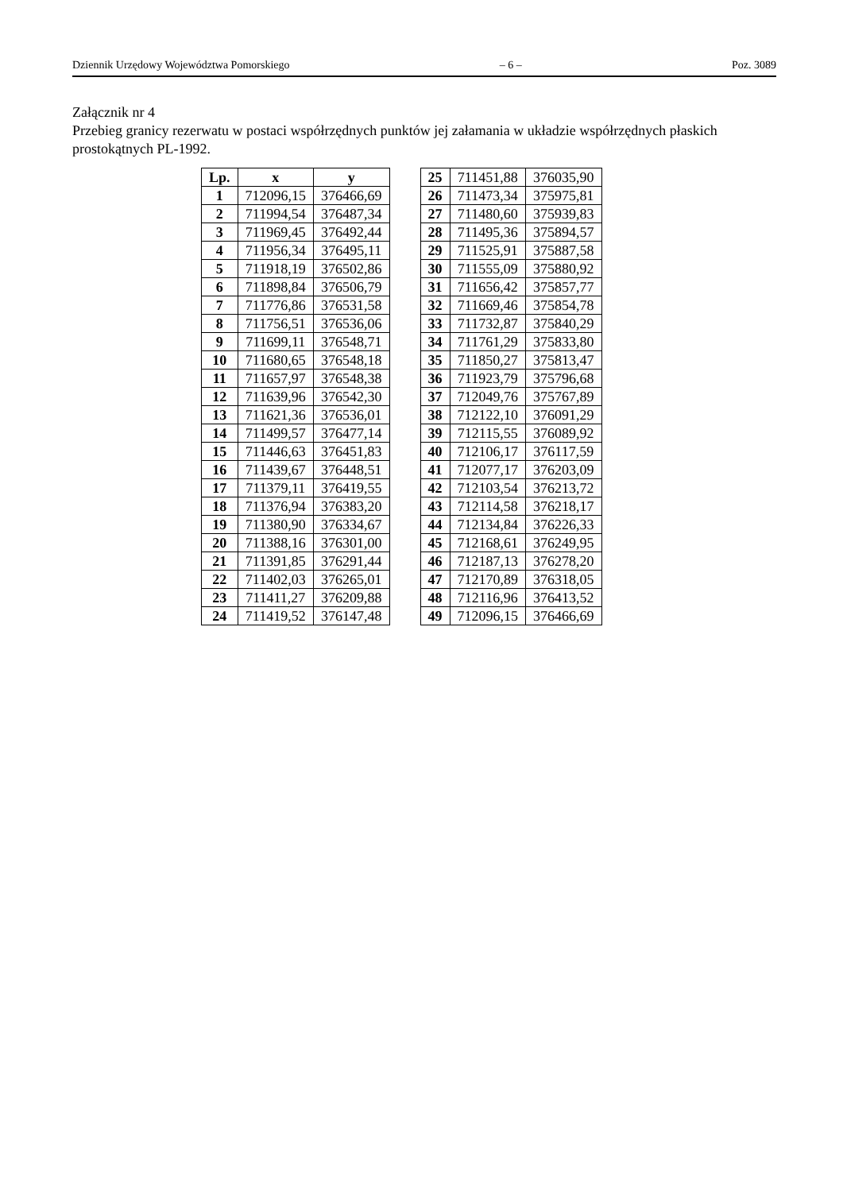Dziennik Urzędowy Województwa Pomorskiego – 6 – Poz. 3089
Załącznik nr 4
Przebieg granicy rezerwatu w postaci współrzędnych punktów jej załamania w układzie współrzędnych płaskich prostokątnych PL-1992.
| Lp. | x | y |
| --- | --- | --- |
| 1 | 712096,15 | 376466,69 |
| 2 | 711994,54 | 376487,34 |
| 3 | 711969,45 | 376492,44 |
| 4 | 711956,34 | 376495,11 |
| 5 | 711918,19 | 376502,86 |
| 6 | 711898,84 | 376506,79 |
| 7 | 711776,86 | 376531,58 |
| 8 | 711756,51 | 376536,06 |
| 9 | 711699,11 | 376548,71 |
| 10 | 711680,65 | 376548,18 |
| 11 | 711657,97 | 376548,38 |
| 12 | 711639,96 | 376542,30 |
| 13 | 711621,36 | 376536,01 |
| 14 | 711499,57 | 376477,14 |
| 15 | 711446,63 | 376451,83 |
| 16 | 711439,67 | 376448,51 |
| 17 | 711379,11 | 376419,55 |
| 18 | 711376,94 | 376383,20 |
| 19 | 711380,90 | 376334,67 |
| 20 | 711388,16 | 376301,00 |
| 21 | 711391,85 | 376291,44 |
| 22 | 711402,03 | 376265,01 |
| 23 | 711411,27 | 376209,88 |
| 24 | 711419,52 | 376147,48 |
| 25 | 711451,88 | 376035,90 |
| 26 | 711473,34 | 375975,81 |
| 27 | 711480,60 | 375939,83 |
| 28 | 711495,36 | 375894,57 |
| 29 | 711525,91 | 375887,58 |
| 30 | 711555,09 | 375880,92 |
| 31 | 711656,42 | 375857,77 |
| 32 | 711669,46 | 375854,78 |
| 33 | 711732,87 | 375840,29 |
| 34 | 711761,29 | 375833,80 |
| 35 | 711850,27 | 375813,47 |
| 36 | 711923,79 | 375796,68 |
| 37 | 712049,76 | 375767,89 |
| 38 | 712122,10 | 376091,29 |
| 39 | 712115,55 | 376089,92 |
| 40 | 712106,17 | 376117,59 |
| 41 | 712077,17 | 376203,09 |
| 42 | 712103,54 | 376213,72 |
| 43 | 712114,58 | 376218,17 |
| 44 | 712134,84 | 376226,33 |
| 45 | 712168,61 | 376249,95 |
| 46 | 712187,13 | 376278,20 |
| 47 | 712170,89 | 376318,05 |
| 48 | 712116,96 | 376413,52 |
| 49 | 712096,15 | 376466,69 |